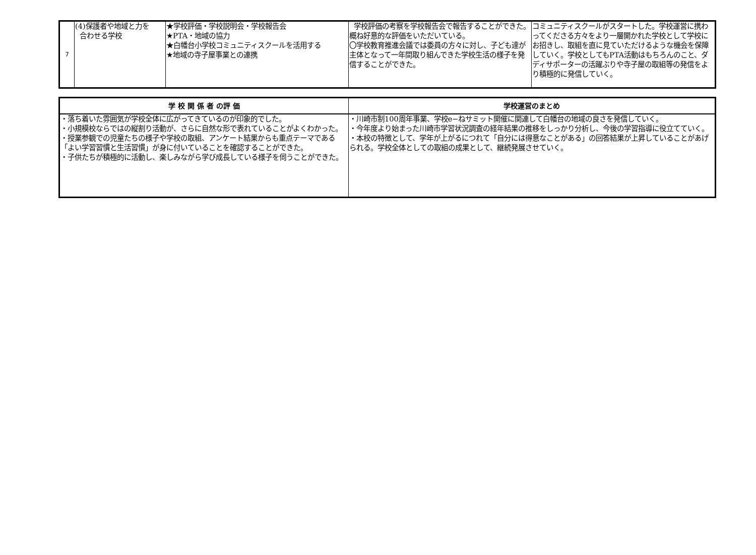| 7 | (4)保護者や地域と力を 合わせる学校 | ★学校評価・学校説明会・学校報告会 ★PTA・地域の協力 ★白幡台小学校コミュニティスクールを活用する ★地域の寺子屋事業との連携 | 学校評価の考察を学校報告会で報告することができた。概ね好意的な評価をいただいている。 〇学校教育推進会議では委員の方々に対し、子ども達が主体となって一年間取り組んできた学校生活の様子を発信することができた。 | コミュニティスクールがスタートした。学校運営に携わってくださる方々をより一層開かれた学校として学校にお招きし、取組を直に見ていただけるような機会を保障していく。学校としてもPTA活動はもちろんのこと、ダディサポーターの活躍ぶりや寺子屋の取組等の発信をより積極的に発信していく。 |
| 学 校 関 係 者 の評 価 | 学校運営のまとめ |
| --- | --- |
| ・落ち着いた雰囲気が学校全体に広がってきているのが印象的でした。 ・小規模校ならではの縦割り活動が、さらに自然な形で表れていることがよくわかった。 ・授業参観での児童たちの様子や学校の取組、アンケート結果からも重点テーマである「よい学習習慣と生活習慣」が身に付いていることを確認することができた。 ・子供たちが積極的に活動し、楽しみながら学び成長している様子を伺うことができた。 | ・川崎市制100周年事業、学校e−ねサミット開催に関連して白幡台の地域の良さを発信していく。 ・今年度より始まった川崎市学習状況調査の経年結果の推移をしっかり分析し、今後の学習指導に役立てていく。 ・本校の特徴として、学年が上がるにつれて「自分には得意なことがある」の回答結果が上昇していることがあげられる。学校全体としての取組の成果として、継続発展させていく。 |